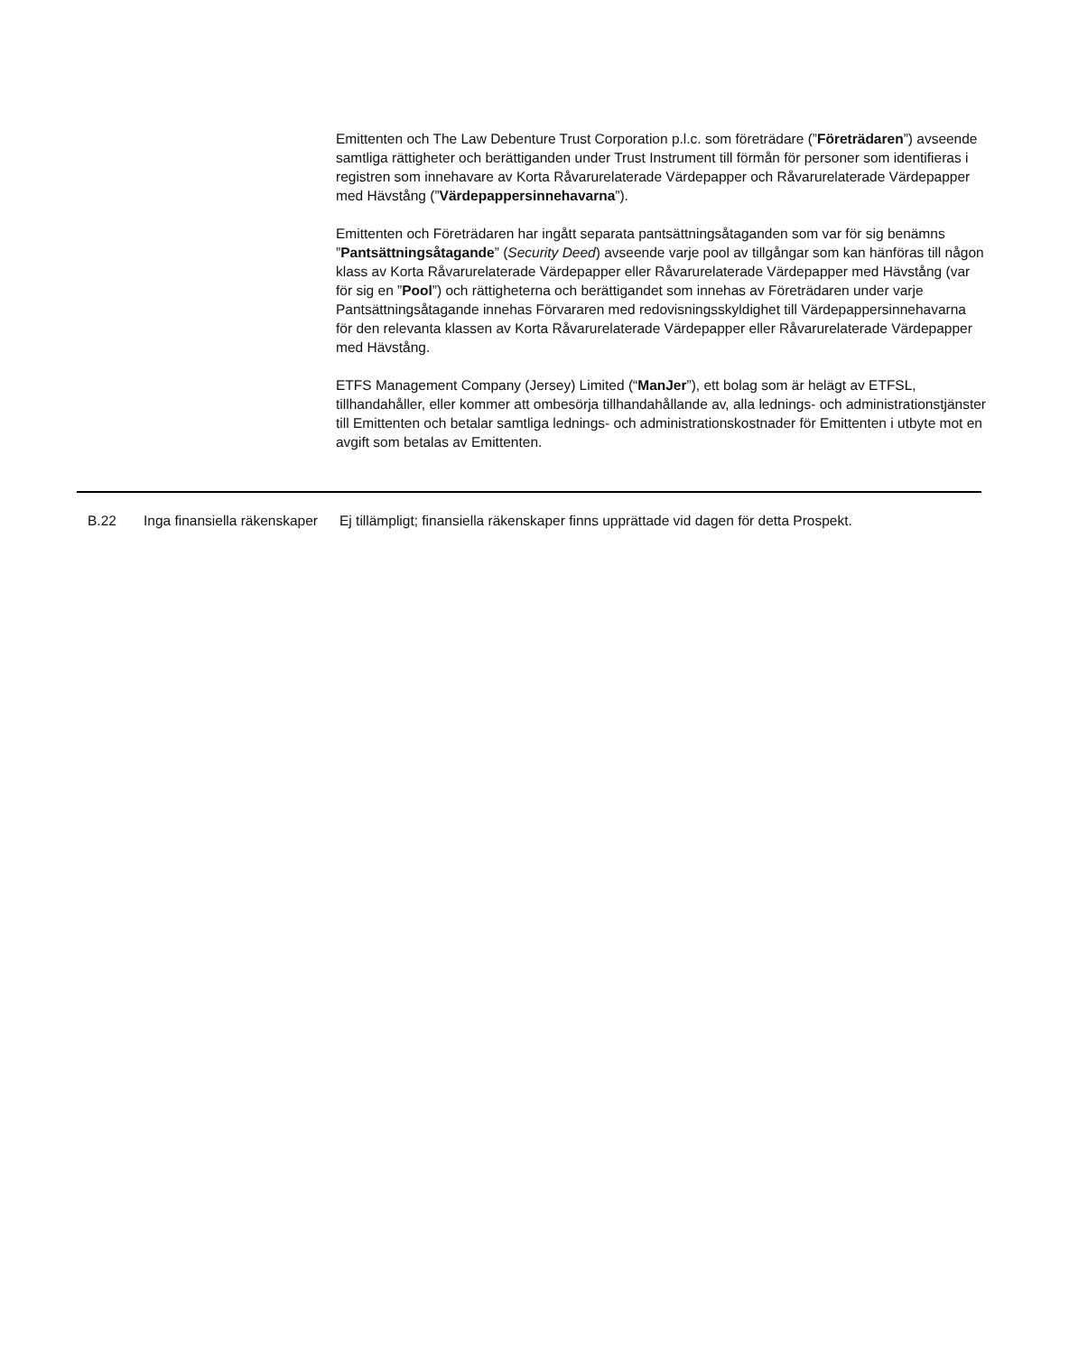Emittenten och The Law Debenture Trust Corporation p.l.c. som företrädare (”Företrädaren”) avseende samtliga rättigheter och berättiganden under Trust Instrument till förmån för personer som identifieras i registren som innehavare av Korta Råvarurelaterade Värdepapper och Råvarurelaterade Värdepapper med Hävstång (”Värdepappersinnehavarna”).
Emittenten och Företrädaren har ingått separata pantsättningsåtaganden som var för sig benämns ”Pantsättningsåtagande” (Security Deed) avseende varje pool av tillgångar som kan hänföras till någon klass av Korta Råvarurelaterade Värdepapper eller Råvarurelaterade Värdepapper med Hävstång (var för sig en ”Pool”) och rättigheterna och berättigandet som innehas av Företrädaren under varje Pantsättningsåtagande innehas Förvararen med redovisningsskyldighet till Värdepappersinnehavarna för den relevanta klassen av Korta Råvarurelaterade Värdepapper eller Råvarurelaterade Värdepapper med Hävstång.
ETFS Management Company (Jersey) Limited (“ManJer”), ett bolag som är helägt av ETFSL, tillhandahåller, eller kommer att ombesörja tillhandahållande av, alla lednings- och administrationstjänster till Emittenten och betalar samtliga lednings- och administrationskostnader för Emittenten i utbyte mot en avgift som betalas av Emittenten.
| B.22 | Inga finansiella räkenskaper | Ej tillämpligt; finansiella räkenskaper finns upprättade vid dagen för detta Prospekt. |